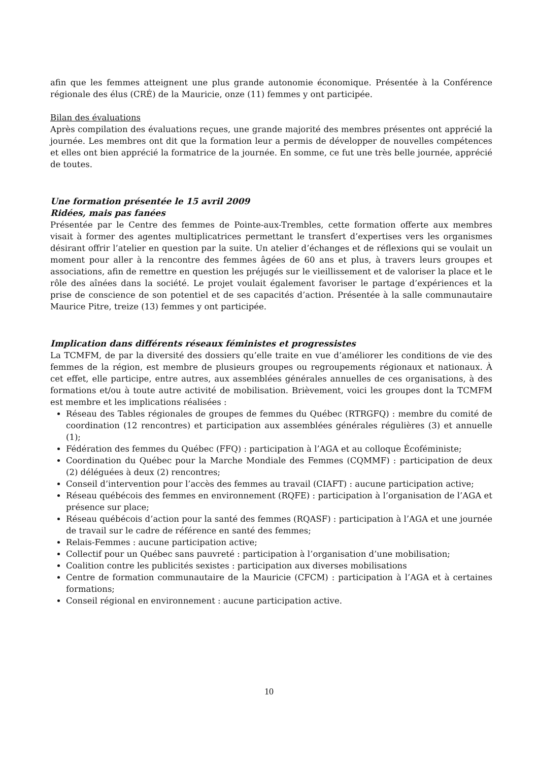afin que les femmes atteignent une plus grande autonomie économique. Présentée à la Conférence régionale des élus (CRÉ) de la Mauricie, onze (11) femmes y ont participée.
Bilan des évaluations
Après compilation des évaluations reçues, une grande majorité des membres présentes ont apprécié la journée. Les membres ont dit que la formation leur a permis de développer de nouvelles compétences et elles ont bien apprécié la formatrice de la journée. En somme, ce fut une très belle journée, apprécié de toutes.
Une formation présentée le 15 avril 2009
Ridées, mais pas fanées
Présentée par le Centre des femmes de Pointe-aux-Trembles, cette formation offerte aux membres visait à former des agentes multiplicatrices permettant le transfert d’expertises vers les organismes désirant offrir l’atelier en question par la suite. Un atelier d’échanges et de réflexions qui se voulait un moment pour aller à la rencontre des femmes âgées de 60 ans et plus, à travers leurs groupes et associations, afin de remettre en question les préjugés sur le vieillissement et de valoriser la place et le rôle des aînées dans la société. Le projet voulait également favoriser le partage d’expériences et la prise de conscience de son potentiel et de ses capacités d’action. Présentée à la salle communautaire Maurice Pitre, treize (13) femmes y ont participée.
Implication dans différents réseaux féministes et progressistes
La TCMFM, de par la diversité des dossiers qu’elle traite en vue d’améliorer les conditions de vie des femmes de la région, est membre de plusieurs groupes ou regroupements régionaux et nationaux. À cet effet, elle participe, entre autres, aux assemblées générales annuelles de ces organisations, à des formations et/ou à toute autre activité de mobilisation. Brièvement, voici les groupes dont la TCMFM est membre et les implications réalisées :
Réseau des Tables régionales de groupes de femmes du Québec (RTRGFQ) : membre du comité de coordination (12 rencontres) et participation aux assemblées générales régulières (3) et annuelle (1);
Fédération des femmes du Québec (FFQ) : participation à l’AGA et au colloque Écoféministe;
Coordination du Québec pour la Marche Mondiale des Femmes (CQMMF) : participation de deux (2) déléguées à deux (2) rencontres;
Conseil d’intervention pour l’accès des femmes au travail (CIAFT) : aucune participation active;
Réseau québécois des femmes en environnement (RQFE) : participation à l’organisation de l’AGA et présence sur place;
Réseau québécois d’action pour la santé des femmes (RQASF) : participation à l’AGA et une journée de travail sur le cadre de référence en santé des femmes;
Relais-Femmes : aucune participation active;
Collectif pour un Québec sans pauvreté : participation à l’organisation d’une mobilisation;
Coalition contre les publicités sexistes : participation aux diverses mobilisations
Centre de formation communautaire de la Mauricie (CFCM) : participation à l’AGA et à certaines formations;
Conseil régional en environnement : aucune participation active.
10